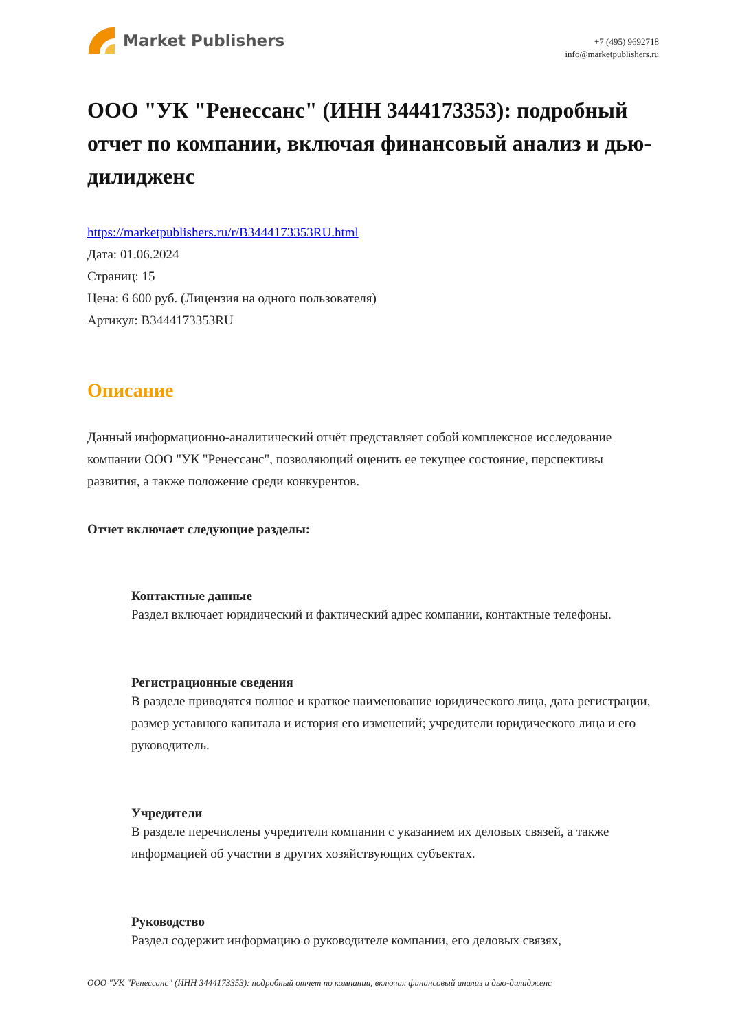Market Publishers
+7 (495) 9692718
info@marketpublishers.ru
ООО "УК "Ренессанс" (ИНН 3444173353): подробный отчет по компании, включая финансовый анализ и дью-дилидженс
https://marketpublishers.ru/r/B3444173353RU.html
Дата: 01.06.2024
Страниц: 15
Цена: 6 600 руб. (Лицензия на одного пользователя)
Артикул: B3444173353RU
Описание
Данный информационно-аналитический отчёт представляет собой комплексное исследование компании ООО "УК "Ренессанс", позволяющий оценить ее текущее состояние, перспективы развития, а также положение среди конкурентов.
Отчет включает следующие разделы:
Контактные данные
Раздел включает юридический и фактический адрес компании, контактные телефоны.
Регистрационные сведения
В разделе приводятся полное и краткое наименование юридического лица, дата регистрации, размер уставного капитала и история его изменений; учредители юридического лица и его руководитель.
Учредители
В разделе перечислены учредители компании с указанием их деловых связей, а также информацией об участии в других хозяйствующих субъектах.
Руководство
Раздел содержит информацию о руководителе компании, его деловых связях,
ООО "УК "Ренессанс" (ИНН 3444173353): подробный отчет по компании, включая финансовый анализ и дью-дилидженс